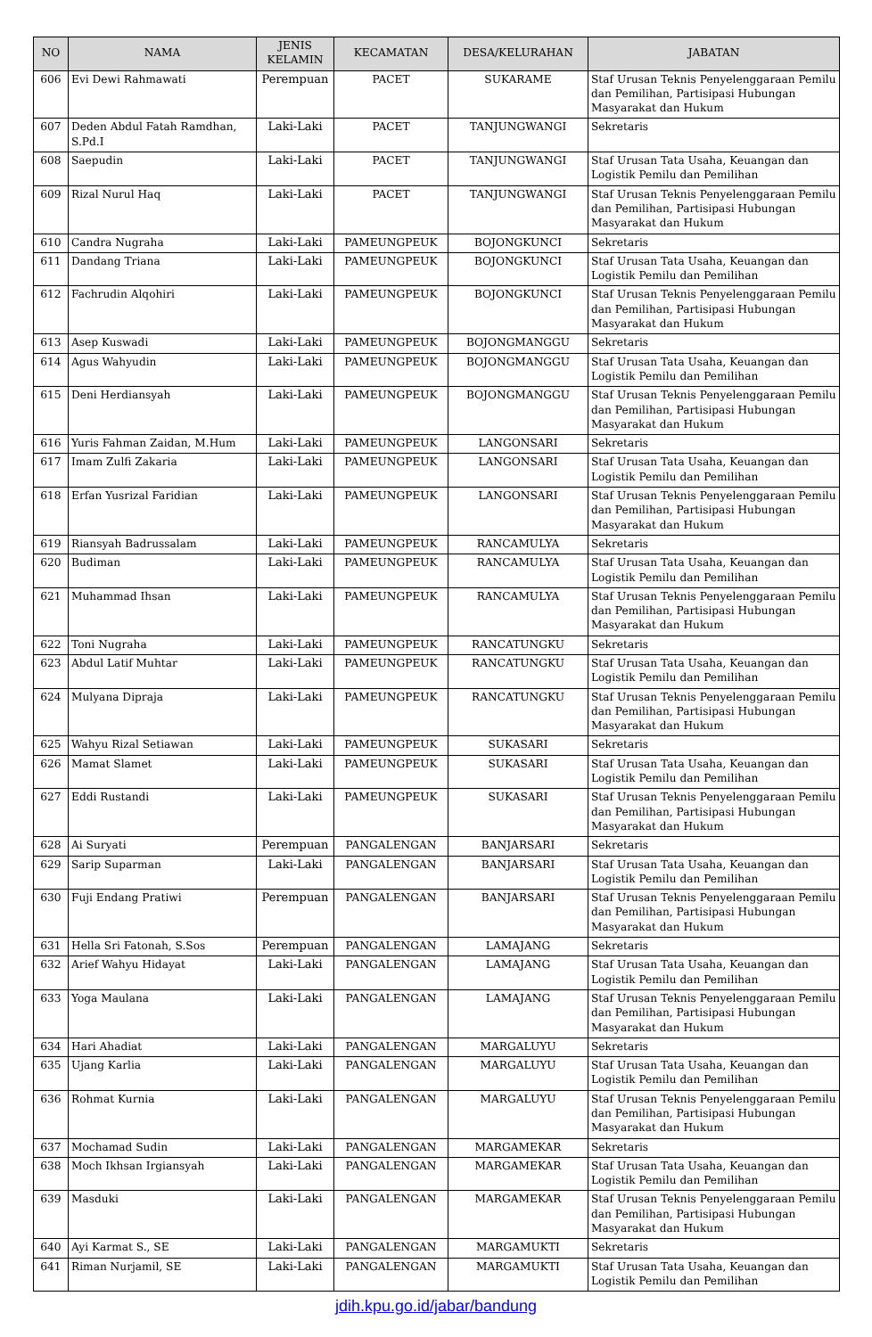| NO | NAMA | JENIS KELAMIN | KECAMATAN | DESA/KELURAHAN | JABATAN |
| --- | --- | --- | --- | --- | --- |
| 606 | Evi Dewi Rahmawati | Perempuan | PACET | SUKARAME | Staf Urusan Teknis Penyelenggaraan Pemilu dan Pemilihan, Partisipasi Hubungan Masyarakat dan Hukum |
| 607 | Deden Abdul Fatah Ramdhan, S.Pd.I | Laki-Laki | PACET | TANJUNGWANGI | Sekretaris |
| 608 | Saepudin | Laki-Laki | PACET | TANJUNGWANGI | Staf Urusan Tata Usaha, Keuangan dan Logistik Pemilu dan Pemilihan |
| 609 | Rizal Nurul Haq | Laki-Laki | PACET | TANJUNGWANGI | Staf Urusan Teknis Penyelenggaraan Pemilu dan Pemilihan, Partisipasi Hubungan Masyarakat dan Hukum |
| 610 | Candra Nugraha | Laki-Laki | PAMEUNGPEUK | BOJONGKUNCI | Sekretaris |
| 611 | Dandang Triana | Laki-Laki | PAMEUNGPEUK | BOJONGKUNCI | Staf Urusan Tata Usaha, Keuangan dan Logistik Pemilu dan Pemilihan |
| 612 | Fachrudin Alqohiri | Laki-Laki | PAMEUNGPEUK | BOJONGKUNCI | Staf Urusan Teknis Penyelenggaraan Pemilu dan Pemilihan, Partisipasi Hubungan Masyarakat dan Hukum |
| 613 | Asep Kuswadi | Laki-Laki | PAMEUNGPEUK | BOJONGMANGGU | Sekretaris |
| 614 | Agus Wahyudin | Laki-Laki | PAMEUNGPEUK | BOJONGMANGGU | Staf Urusan Tata Usaha, Keuangan dan Logistik Pemilu dan Pemilihan |
| 615 | Deni Herdiansyah | Laki-Laki | PAMEUNGPEUK | BOJONGMANGGU | Staf Urusan Teknis Penyelenggaraan Pemilu dan Pemilihan, Partisipasi Hubungan Masyarakat dan Hukum |
| 616 | Yuris Fahman Zaidan, M.Hum | Laki-Laki | PAMEUNGPEUK | LANGONSARI | Sekretaris |
| 617 | Imam Zulfi Zakaria | Laki-Laki | PAMEUNGPEUK | LANGONSARI | Staf Urusan Tata Usaha, Keuangan dan Logistik Pemilu dan Pemilihan |
| 618 | Erfan Yusrizal Faridian | Laki-Laki | PAMEUNGPEUK | LANGONSARI | Staf Urusan Teknis Penyelenggaraan Pemilu dan Pemilihan, Partisipasi Hubungan Masyarakat dan Hukum |
| 619 | Riansyah Badrussalam | Laki-Laki | PAMEUNGPEUK | RANCAMULYA | Sekretaris |
| 620 | Budiman | Laki-Laki | PAMEUNGPEUK | RANCAMULYA | Staf Urusan Tata Usaha, Keuangan dan Logistik Pemilu dan Pemilihan |
| 621 | Muhammad Ihsan | Laki-Laki | PAMEUNGPEUK | RANCAMULYA | Staf Urusan Teknis Penyelenggaraan Pemilu dan Pemilihan, Partisipasi Hubungan Masyarakat dan Hukum |
| 622 | Toni Nugraha | Laki-Laki | PAMEUNGPEUK | RANCATUNGKU | Sekretaris |
| 623 | Abdul Latif Muhtar | Laki-Laki | PAMEUNGPEUK | RANCATUNGKU | Staf Urusan Tata Usaha, Keuangan dan Logistik Pemilu dan Pemilihan |
| 624 | Mulyana Dipraja | Laki-Laki | PAMEUNGPEUK | RANCATUNGKU | Staf Urusan Teknis Penyelenggaraan Pemilu dan Pemilihan, Partisipasi Hubungan Masyarakat dan Hukum |
| 625 | Wahyu Rizal Setiawan | Laki-Laki | PAMEUNGPEUK | SUKASARI | Sekretaris |
| 626 | Mamat Slamet | Laki-Laki | PAMEUNGPEUK | SUKASARI | Staf Urusan Tata Usaha, Keuangan dan Logistik Pemilu dan Pemilihan |
| 627 | Eddi Rustandi | Laki-Laki | PAMEUNGPEUK | SUKASARI | Staf Urusan Teknis Penyelenggaraan Pemilu dan Pemilihan, Partisipasi Hubungan Masyarakat dan Hukum |
| 628 | Ai Suryati | Perempuan | PANGALENGAN | BANJARSARI | Sekretaris |
| 629 | Sarip Suparman | Laki-Laki | PANGALENGAN | BANJARSARI | Staf Urusan Tata Usaha, Keuangan dan Logistik Pemilu dan Pemilihan |
| 630 | Fuji Endang Pratiwi | Perempuan | PANGALENGAN | BANJARSARI | Staf Urusan Teknis Penyelenggaraan Pemilu dan Pemilihan, Partisipasi Hubungan Masyarakat dan Hukum |
| 631 | Hella Sri Fatonah, S.Sos | Perempuan | PANGALENGAN | LAMAJANG | Sekretaris |
| 632 | Arief Wahyu Hidayat | Laki-Laki | PANGALENGAN | LAMAJANG | Staf Urusan Tata Usaha, Keuangan dan Logistik Pemilu dan Pemilihan |
| 633 | Yoga Maulana | Laki-Laki | PANGALENGAN | LAMAJANG | Staf Urusan Teknis Penyelenggaraan Pemilu dan Pemilihan, Partisipasi Hubungan Masyarakat dan Hukum |
| 634 | Hari Ahadiat | Laki-Laki | PANGALENGAN | MARGALUYU | Sekretaris |
| 635 | Ujang Karlia | Laki-Laki | PANGALENGAN | MARGALUYU | Staf Urusan Tata Usaha, Keuangan dan Logistik Pemilu dan Pemilihan |
| 636 | Rohmat Kurnia | Laki-Laki | PANGALENGAN | MARGALUYU | Staf Urusan Teknis Penyelenggaraan Pemilu dan Pemilihan, Partisipasi Hubungan Masyarakat dan Hukum |
| 637 | Mochamad Sudin | Laki-Laki | PANGALENGAN | MARGAMEKAR | Sekretaris |
| 638 | Moch Ikhsan Irgiansyah | Laki-Laki | PANGALENGAN | MARGAMEKAR | Staf Urusan Tata Usaha, Keuangan dan Logistik Pemilu dan Pemilihan |
| 639 | Masduki | Laki-Laki | PANGALENGAN | MARGAMEKAR | Staf Urusan Teknis Penyelenggaraan Pemilu dan Pemilihan, Partisipasi Hubungan Masyarakat dan Hukum |
| 640 | Ayi Karmat S., SE | Laki-Laki | PANGALENGAN | MARGAMUKTI | Sekretaris |
| 641 | Riman Nurjamil, SE | Laki-Laki | PANGALENGAN | MARGAMUKTI | Staf Urusan Tata Usaha, Keuangan dan Logistik Pemilu dan Pemilihan |
jdih.kpu.go.id/jabar/bandung